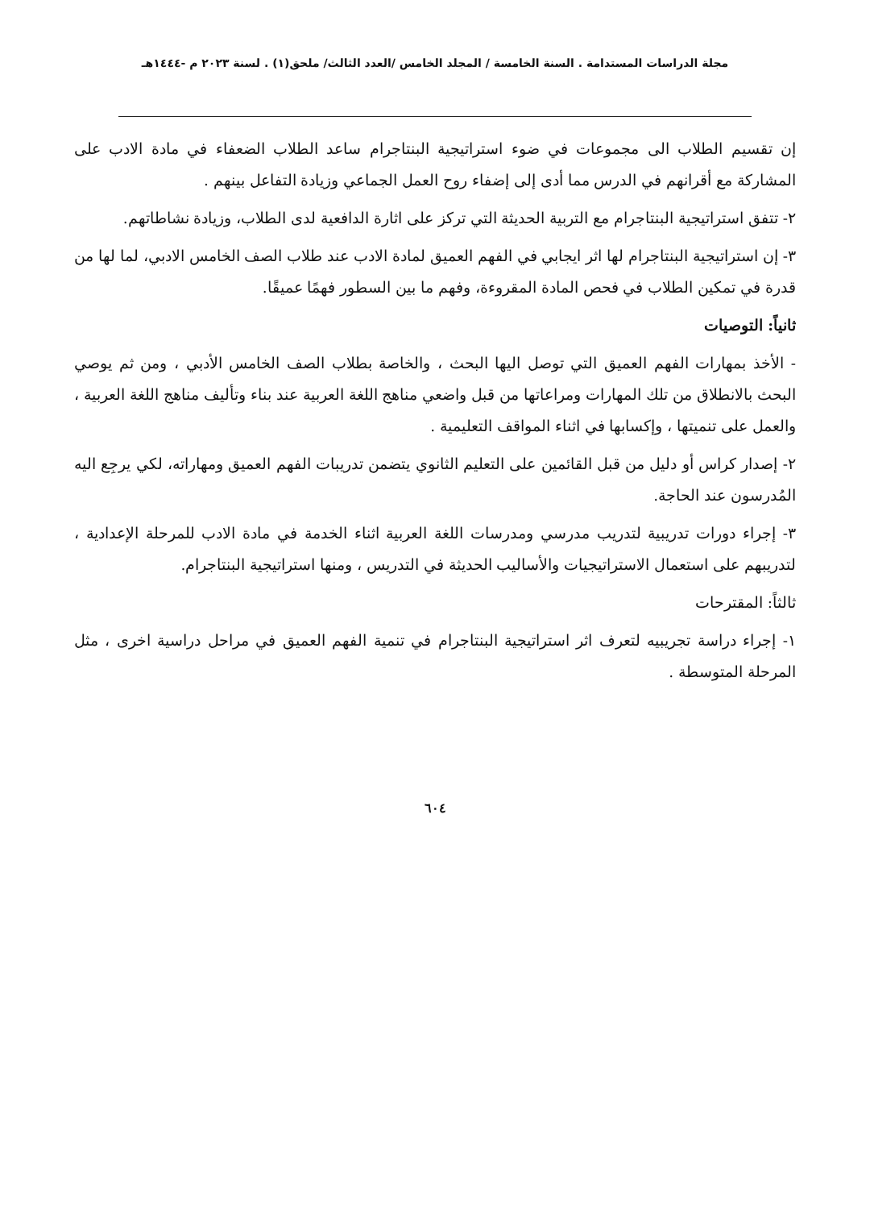مجلة الدراسات المستدامة . السنة الخامسة / المجلد الخامس /العدد الثالث/ ملحق(١) . لسنة ٢٠٢٣ م -١٤٤٤هـ
إن تقسيم الطلاب الى مجموعات في ضوء استراتيجية البنتاجرام ساعد الطلاب الضعفاء في مادة الادب على المشاركة مع أقرانهم في الدرس مما أدى إلى إضفاء روح العمل الجماعي وزيادة التفاعل بينهم .
٢- تتفق استراتيجية البنتاجرام مع التربية الحديثة التي تركز على اثارة الدافعية لدى الطلاب، وزيادة نشاطاتهم.
٣- إن استراتيجية البنتاجرام لها اثر ايجابي في الفهم العميق لمادة الادب عند طلاب الصف الخامس الادبي، لما لها من قدرة في تمكين الطلاب في فحص المادة المقروءة، وفهم ما بين السطور فهمًا عميقًا.
ثانياً: التوصيات
- الأخذ بمهارات الفهم العميق التي توصل اليها البحث ، والخاصة بطلاب الصف الخامس الأدبي ، ومن ثم يوصي البحث بالانطلاق من تلك المهارات ومراعاتها من قبل واضعي مناهج اللغة العربية عند بناء وتأليف مناهج اللغة العربية ، والعمل على تنميتها ، وإكسابها في اثناء المواقف التعليمية .
٢- إصدار كراس أو دليل من قبل القائمين على التعليم الثانوي يتضمن تدريبات الفهم العميق ومهاراته، لكي يرجِع اليه المُدرسون عند الحاجة.
٣- إجراء دورات تدريبية لتدريب مدرسي ومدرسات اللغة العربية اثناء الخدمة في مادة الادب للمرحلة الإعدادية ، لتدريبهم على استعمال الاستراتيجيات والأساليب الحديثة في التدريس ، ومنها استراتيجية البنتاجرام.
ثالثاً: المقترحات
١- إجراء دراسة تجريبيه لتعرف اثر استراتيجية البنتاجرام في تنمية الفهم العميق في مراحل دراسية اخرى ، مثل المرحلة المتوسطة .
٦٠٤